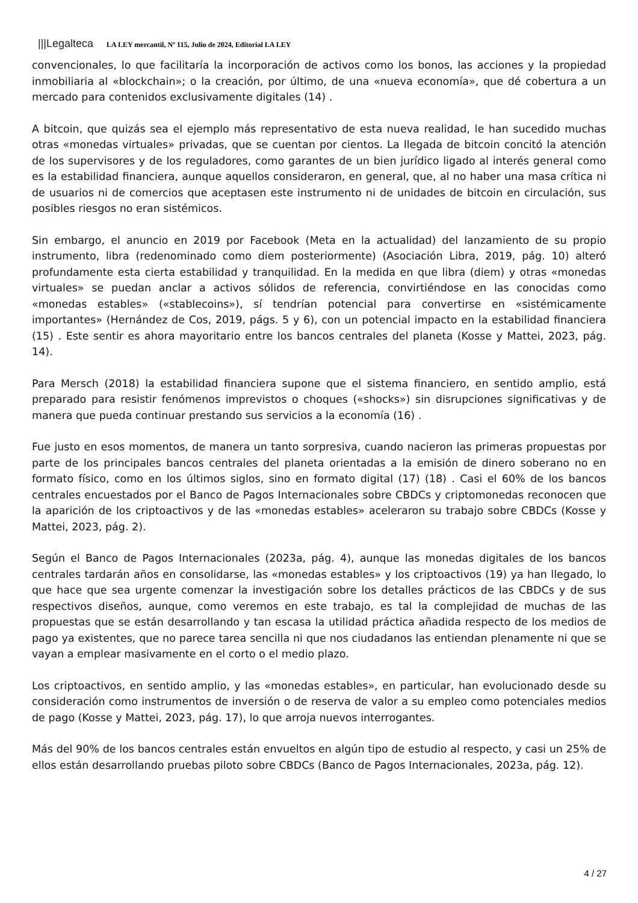|||Legalteca LA LEY mercantil, Nº 115, Julio de 2024, Editorial LA LEY
convencionales, lo que facilitaría la incorporación de activos como los bonos, las acciones y la propiedad inmobiliaria al «blockchain»; o la creación, por último, de una «nueva economía», que dé cobertura a un mercado para contenidos exclusivamente digitales (14) .
A bitcoin, que quizás sea el ejemplo más representativo de esta nueva realidad, le han sucedido muchas otras «monedas virtuales» privadas, que se cuentan por cientos. La llegada de bitcoin concitó la atención de los supervisores y de los reguladores, como garantes de un bien jurídico ligado al interés general como es la estabilidad financiera, aunque aquellos consideraron, en general, que, al no haber una masa crítica ni de usuarios ni de comercios que aceptasen este instrumento ni de unidades de bitcoin en circulación, sus posibles riesgos no eran sistémicos.
Sin embargo, el anuncio en 2019 por Facebook (Meta en la actualidad) del lanzamiento de su propio instrumento, libra (redenominado como diem posteriormente) (Asociación Libra, 2019, pág. 10) alteró profundamente esta cierta estabilidad y tranquilidad. En la medida en que libra (diem) y otras «monedas virtuales» se puedan anclar a activos sólidos de referencia, convirtiéndose en las conocidas como «monedas estables» («stablecoins»), sí tendrían potencial para convertirse en «sistémicamente importantes» (Hernández de Cos, 2019, págs. 5 y 6), con un potencial impacto en la estabilidad financiera (15) . Este sentir es ahora mayoritario entre los bancos centrales del planeta (Kosse y Mattei, 2023, pág. 14).
Para Mersch (2018) la estabilidad financiera supone que el sistema financiero, en sentido amplio, está preparado para resistir fenómenos imprevistos o choques («shocks») sin disrupciones significativas y de manera que pueda continuar prestando sus servicios a la economía (16) .
Fue justo en esos momentos, de manera un tanto sorpresiva, cuando nacieron las primeras propuestas por parte de los principales bancos centrales del planeta orientadas a la emisión de dinero soberano no en formato físico, como en los últimos siglos, sino en formato digital (17) (18) . Casi el 60% de los bancos centrales encuestados por el Banco de Pagos Internacionales sobre CBDCs y criptomonedas reconocen que la aparición de los criptoactivos y de las «monedas estables» aceleraron su trabajo sobre CBDCs (Kosse y Mattei, 2023, pág. 2).
Según el Banco de Pagos Internacionales (2023a, pág. 4), aunque las monedas digitales de los bancos centrales tardarán años en consolidarse, las «monedas estables» y los criptoactivos (19) ya han llegado, lo que hace que sea urgente comenzar la investigación sobre los detalles prácticos de las CBDCs y de sus respectivos diseños, aunque, como veremos en este trabajo, es tal la complejidad de muchas de las propuestas que se están desarrollando y tan escasa la utilidad práctica añadida respecto de los medios de pago ya existentes, que no parece tarea sencilla ni que nos ciudadanos las entiendan plenamente ni que se vayan a emplear masivamente en el corto o el medio plazo.
Los criptoactivos, en sentido amplio, y las «monedas estables», en particular, han evolucionado desde su consideración como instrumentos de inversión o de reserva de valor a su empleo como potenciales medios de pago (Kosse y Mattei, 2023, pág. 17), lo que arroja nuevos interrogantes.
Más del 90% de los bancos centrales están envueltos en algún tipo de estudio al respecto, y casi un 25% de ellos están desarrollando pruebas piloto sobre CBDCs (Banco de Pagos Internacionales, 2023a, pág. 12).
4 / 27